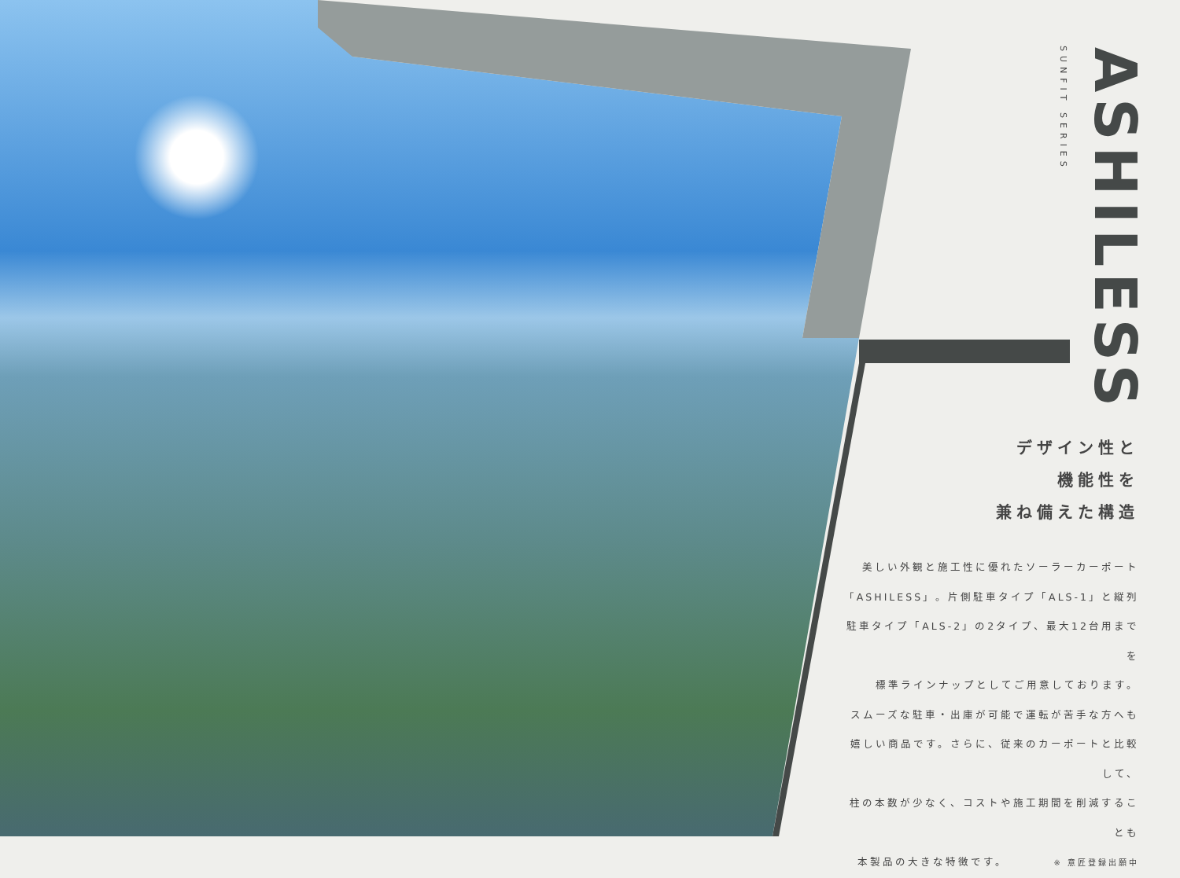ASHILESS
SUNFIT SERIES
デザイン性と
機能性を
兼ね備えた構造
美しい外観と施工性に優れたソーラーカーポート
「ASHILESS」。片側駐車タイプ「ALS-1」と縦列
駐車タイプ「ALS-2」の2タイプ、最大12台用までを
標準ラインナップとしてご用意しております。
スムーズな駐車・出庫が可能で運転が苦手な方へも
嬉しい商品です。さらに、従来のカーポートと比較して、
柱の本数が少なく、コストや施工期間を削減することも
本製品の大きな特徴です。　　　　※ 意匠登録出願中